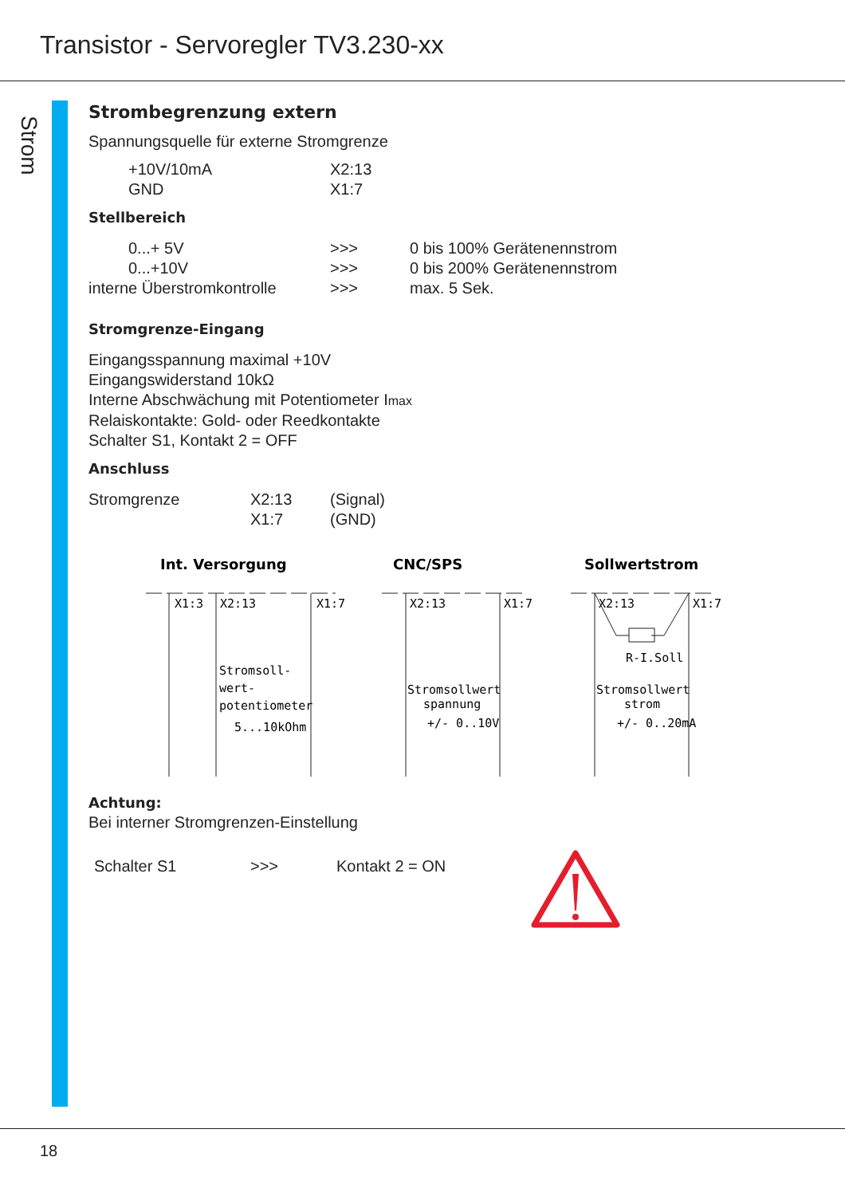Transistor - Servoregler TV3.230-xx
Strom
Strombegrenzung extern
Spannungsquelle für externe Stromgrenze
| +10V/10mA | X2:13 |
| GND | X1:7 |
Stellbereich
| | 0...+ 5V | >>> | 0 bis 100% Gerätenennstrom |
| | 0...+10V | >>> | 0 bis 200% Gerätenennstrom |
| interne Überstromkontrolle | | >>> | max. 5 Sek. |
Stromgrenze-Eingang
Eingangsspannung maximal +10V
Eingangswiderstand 10kΩ
Interne Abschwächung mit Potentiometer Imax
Relaiskontakte: Gold- oder Reedkontakte
Schalter S1, Kontakt 2 = OFF
Anschluss
| Stromgrenze | X2:13 | (Signal) |
| | X1:7 | (GND) |
Int. Versorgung
CNC/SPS
Sollwertstrom
X1:3
X2:13
X1:7
Stromsoll-
wert-
potentiometer
5...10kOhm
X2:13
X1:7
Stromsollwert
spannung
+/- 0..10V
X2:13
X1:7
R-I.Soll
Stromsollwert
strom
+/- 0..20mA
Achtung:
Bei interner Stromgrenzen-Einstellung
| Schalter S1 | >>> | Kontakt 2 = ON |
18